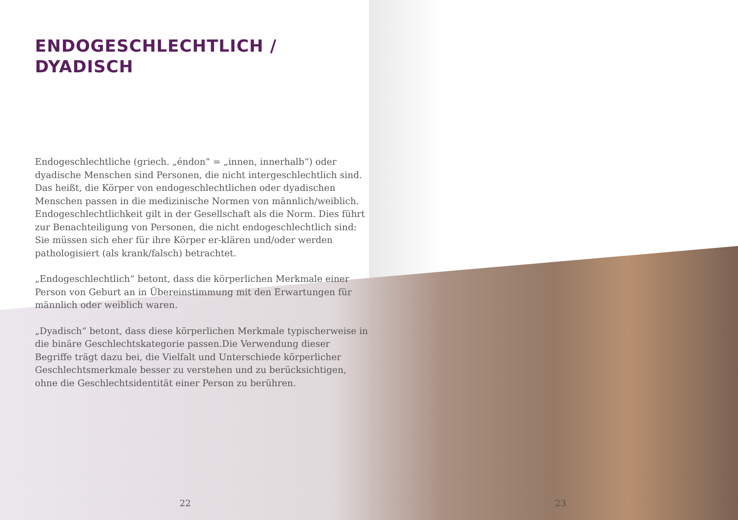ENDOGESCHLECHTLICH /
DYADISCH
Endogeschlechtliche (griech. „éndon“ = „innen, innerhalb“) oder dyadische Menschen sind Personen, die nicht intergeschlechtlich sind. Das heißt, die Körper von endogeschlechtlichen oder dyadischen Menschen passen in die medizinische Normen von männlich/weiblich. Endogeschlechtlichkeit gilt in der Gesellschaft als die Norm. Dies führt zur Benachteiligung von Personen, die nicht endogeschlechtlich sind: Sie müssen sich eher für ihre Körper er-klären und/oder werden pathologisiert (als krank/falsch) betrachtet.
„Endogeschlechtlich“ betont, dass die körperlichen Merkmale einer Person von Geburt an in Übereinstimmung mit den Erwartungen für männlich oder weiblich waren.
„Dyadisch“ betont, dass diese körperlichen Merkmale typischerweise in die binäre Geschlechtskategorie passen.Die Verwendung dieser Begriffe trägt dazu bei, die Vielfalt und Unterschiede körperlicher Geschlechtsmerkmale besser zu verstehen und zu berücksichtigen, ohne die Geschlechtsidentität einer Person zu berühren.
22 23